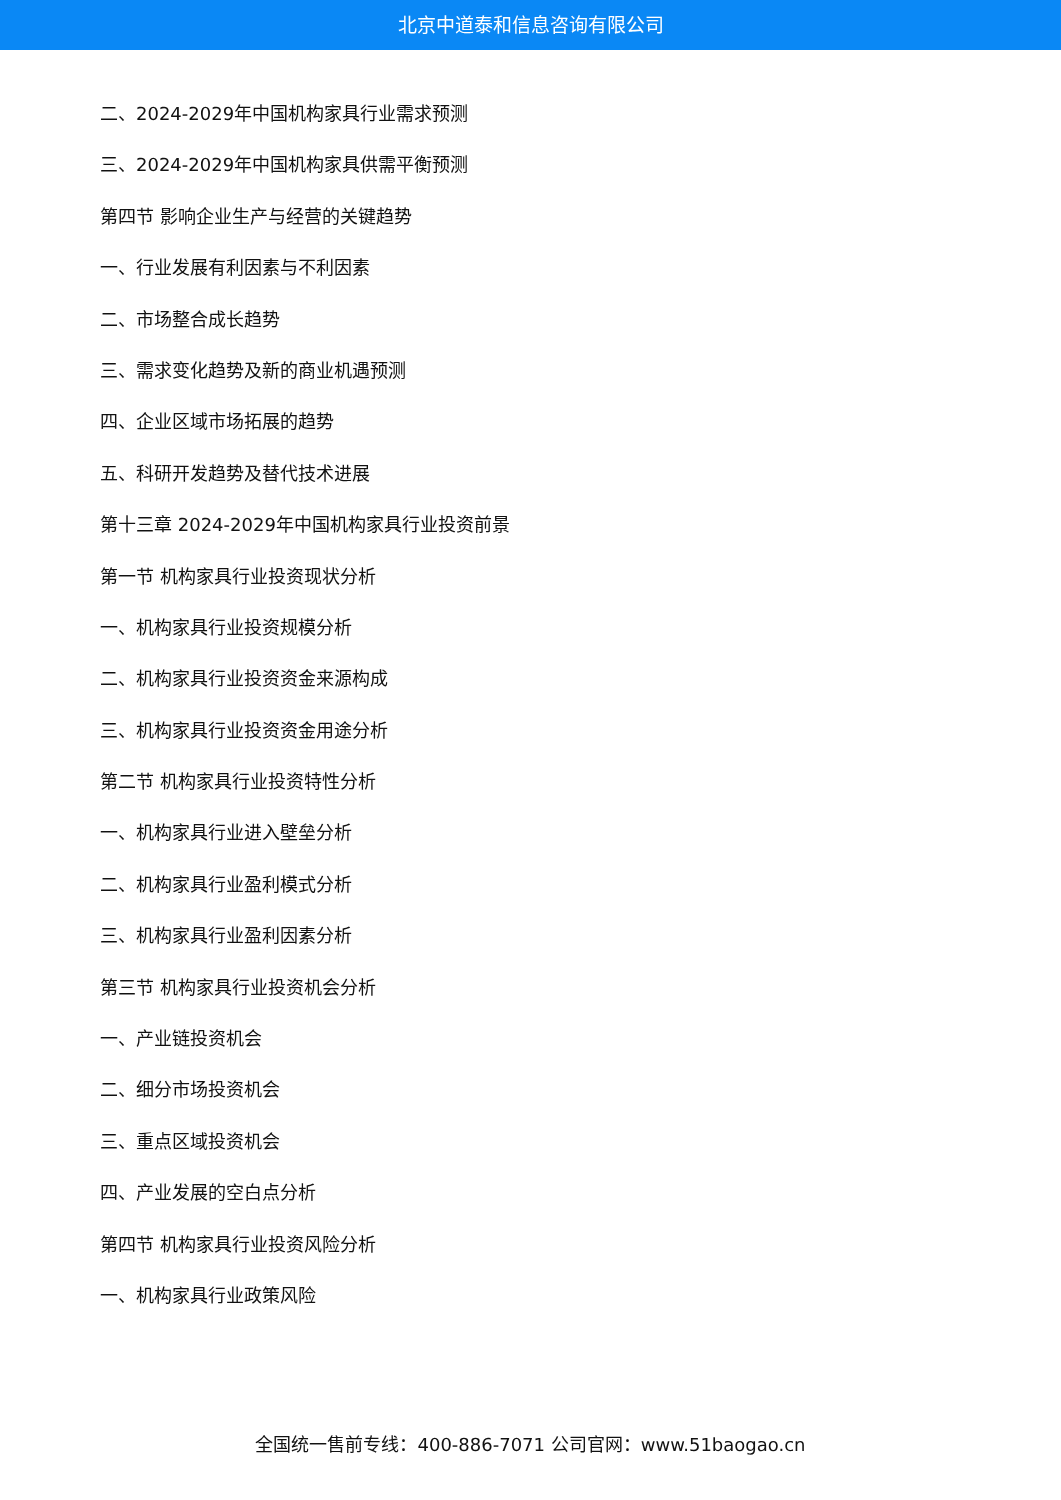北京中道泰和信息咨询有限公司
二、2024-2029年中国机构家具行业需求预测
三、2024-2029年中国机构家具供需平衡预测
第四节 影响企业生产与经营的关键趋势
一、行业发展有利因素与不利因素
二、市场整合成长趋势
三、需求变化趋势及新的商业机遇预测
四、企业区域市场拓展的趋势
五、科研开发趋势及替代技术进展
第十三章 2024-2029年中国机构家具行业投资前景
第一节 机构家具行业投资现状分析
一、机构家具行业投资规模分析
二、机构家具行业投资资金来源构成
三、机构家具行业投资资金用途分析
第二节 机构家具行业投资特性分析
一、机构家具行业进入壁垒分析
二、机构家具行业盈利模式分析
三、机构家具行业盈利因素分析
第三节 机构家具行业投资机会分析
一、产业链投资机会
二、细分市场投资机会
三、重点区域投资机会
四、产业发展的空白点分析
第四节 机构家具行业投资风险分析
一、机构家具行业政策风险
全国统一售前专线：400-886-7071 公司官网：www.51baogao.cn